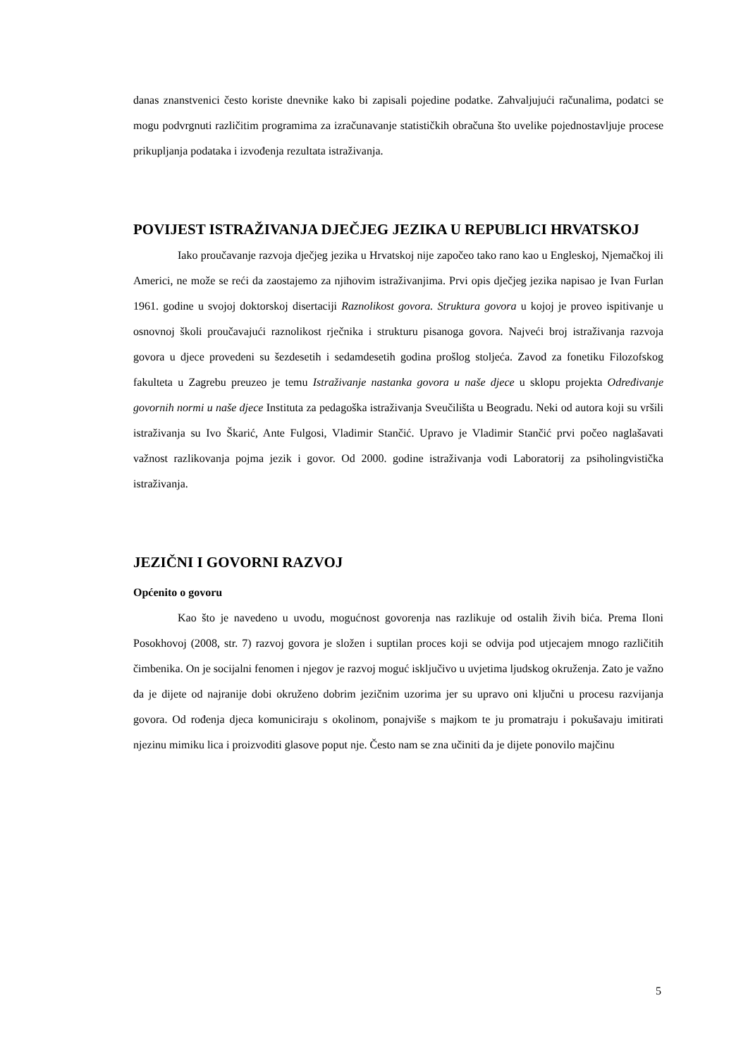danas znanstvenici često koriste dnevnike kako bi zapisali pojedine podatke. Zahvaljujući računalima, podatci se mogu podvrgnuti različitim programima za izračunavanje statističkih obračuna što uvelike pojednostavljuje procese prikupljanja podataka i izvođenja rezultata istraživanja.
POVIJEST ISTRAŽIVANJA DJEČJEG JEZIKA U REPUBLICI HRVATSKOJ
Iako proučavanje razvoja dječjeg jezika u Hrvatskoj nije započeo tako rano kao u Engleskoj, Njemačkoj ili Americi, ne može se reći da zaostajemo za njihovim istraživanjima. Prvi opis dječjeg jezika napisao je Ivan Furlan 1961. godine u svojoj doktorskoj disertaciji Raznolikost govora. Struktura govora u kojoj je proveo ispitivanje u osnovnoj školi proučavajući raznolikost rječnika i strukturu pisanoga govora. Najveći broj istraživanja razvoja govora u djece provedeni su šezdesetih i sedamdesetih godina prošlog stoljeća. Zavod za fonetiku Filozofskog fakulteta u Zagrebu preuzeo je temu Istraživanje nastanka govora u naše djece u sklopu projekta Određivanje govornih normi u naše djece Instituta za pedagoška istraživanja Sveučilišta u Beogradu. Neki od autora koji su vršili istraživanja su Ivo Škarić, Ante Fulgosi, Vladimir Stančić. Upravo je Vladimir Stančić prvi počeo naglašavati važnost razlikovanja pojma jezik i govor. Od 2000. godine istraživanja vodi Laboratorij za psiholingvistička istraživanja.
JEZIČNI I GOVORNI RAZVOJ
Općenito o govoru
Kao što je navedeno u uvodu, mogućnost govorenja nas razlikuje od ostalih živih bića. Prema Iloni Posokhovoj (2008, str. 7) razvoj govora je složen i suptilan proces koji se odvija pod utjecajem mnogo različitih čimbenika. On je socijalni fenomen i njegov je razvoj moguć isključivo u uvjetima ljudskog okruženja. Zato je važno da je dijete od najranije dobi okruženo dobrim jezičnim uzorima jer su upravo oni ključni u procesu razvijanja govora. Od rođenja djeca komuniciraju s okolinom, ponajviše s majkom te ju promatraju i pokušavaju imitirati njezinu mimiku lica i proizvoditi glasove poput nje. Često nam se zna učiniti da je dijete ponovilo majčinu
5